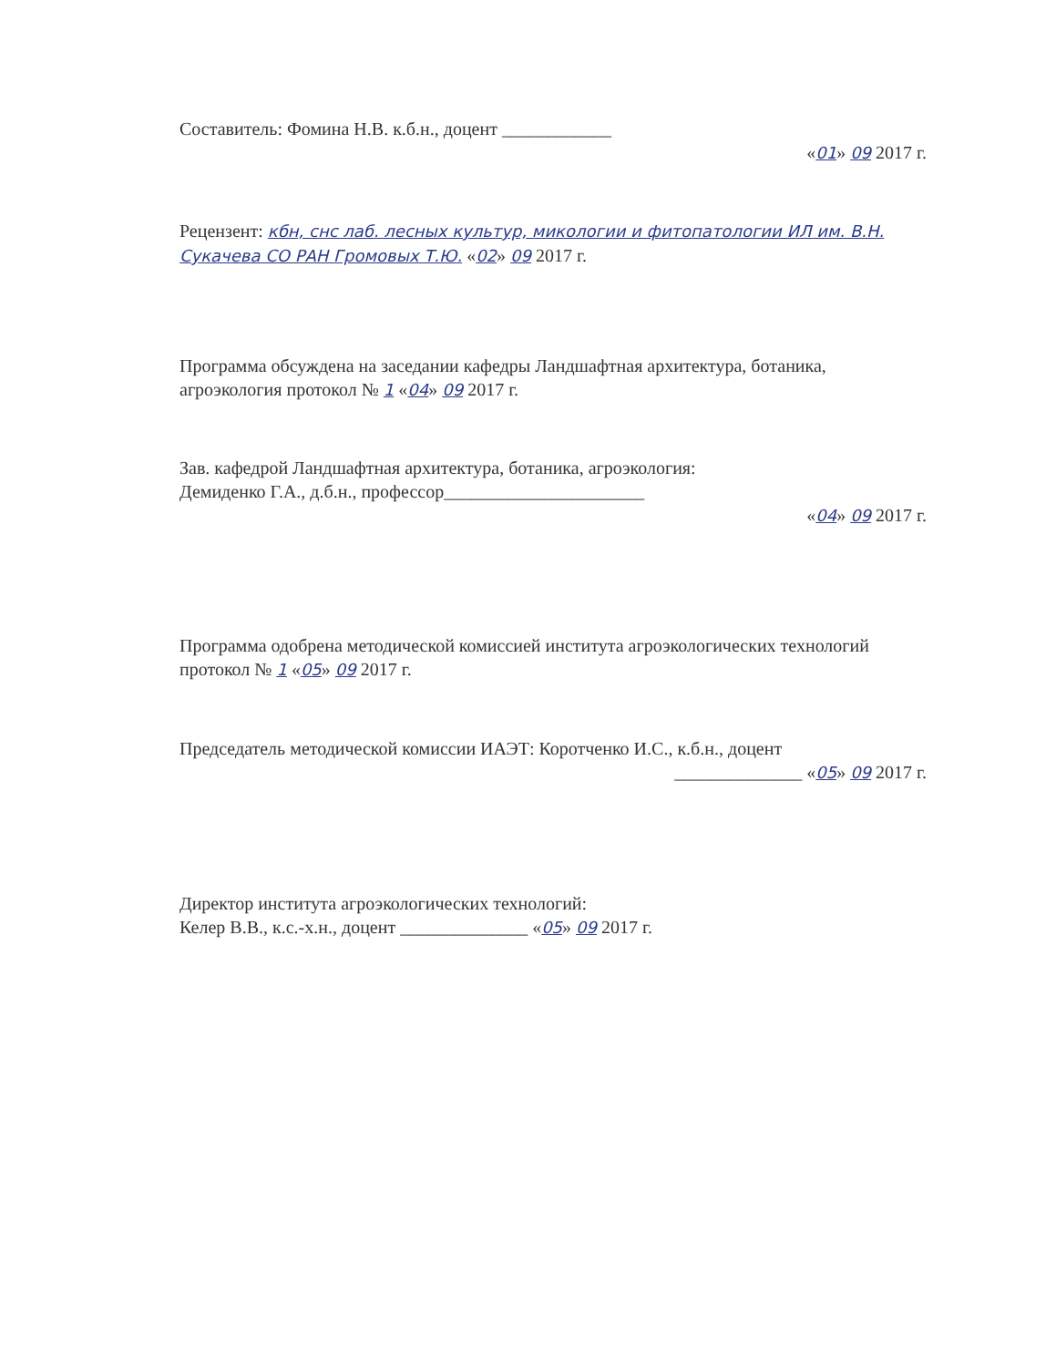Составитель: Фомина Н.В. к.б.н., доцент ____________
«01» 09 2017 г.
Рецензент: кбн, снс лаб. лесных культур, микологии и фитопатологии ИЛ им. В.Н. Сукачева СО РАН Громовых Т.Ю. «02» 09 2017 г.
Программа обсуждена на заседании кафедры Ландшафтная архитектура, ботаника, агроэкология протокол № 1 «04» 09 2017 г.
Зав. кафедрой Ландшафтная архитектура, ботаника, агроэкология:
Демиденко Г.А., д.б.н., профессор______________________
«04» 09 2017 г.
Программа одобрена методической комиссией института агроэкологических технологий протокол № 1 «05» 09 2017 г.
Председатель методической комиссии ИАЭТ: Коротченко И.С., к.б.н., доцент
______________ «05» 09 2017 г.
Директор института агроэкологических технологий:
Келер В.В., к.с.-х.н., доцент ______________ «05» 09 2017 г.